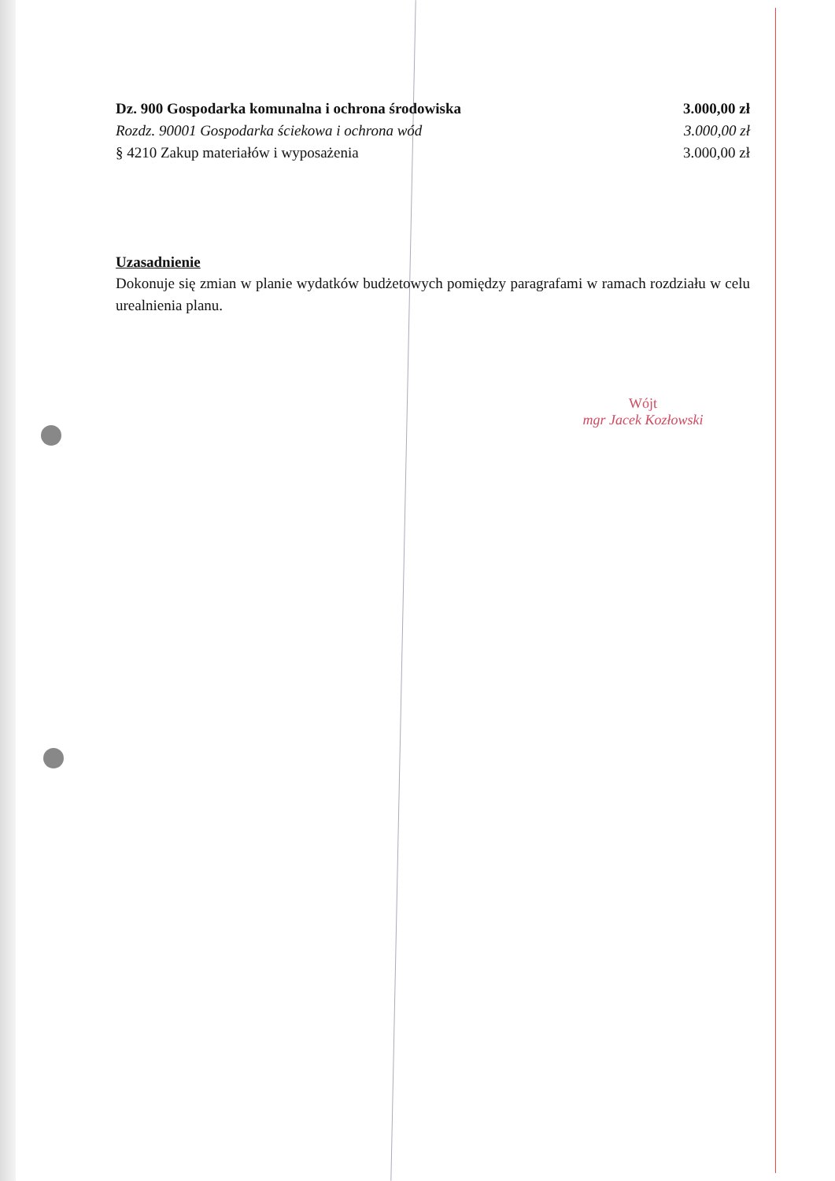Dz. 900 Gospodarka komunalna i ochrona środowiska 3.000,00 zł
Rozdz. 90001 Gospodarka ściekowa i ochrona wód 3.000,00 zł
§ 4210 Zakup materiałów i wyposażenia 3.000,00 zł
Uzasadnienie
Dokonuje się zmian w planie wydatków budżetowych pomiędzy paragrafami w ramach rozdziału w celu urealnienia planu.
Wójt
mgr Jacek Kozłowski